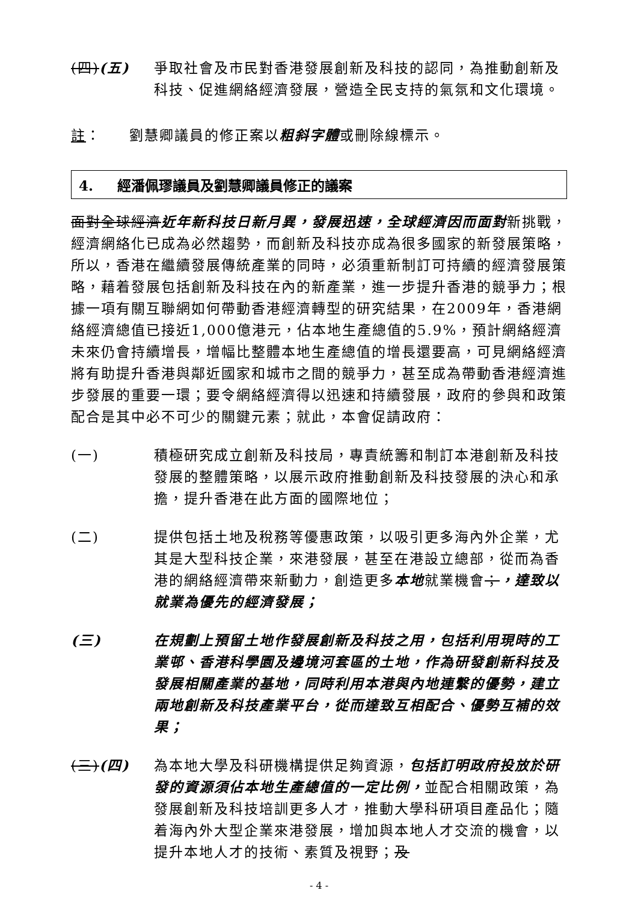(四)(五) 爭取社會及市民對香港發展創新及科技的認同，為推動創新及科技、促進網絡經濟發展，營造全民支持的氣氛和文化環境。
註： 劉慧卿議員的修正案以粗斜字體或刪除線標示。
4. 經潘佩璆議員及劉慧卿議員修正的議案
面對全球經濟近年新科技日新月異，發展迅速，全球經濟因而面對新挑戰，經濟網絡化已成為必然趨勢，而創新及科技亦成為很多國家的新發展策略，所以，香港在繼續發展傳統產業的同時，必須重新制訂可持續的經濟發展策略，藉着發展包括創新及科技在內的新產業，進一步提升香港的競爭力；根據一項有關互聯網如何帶動香港經濟轉型的研究結果，在2009年，香港網絡經濟總值已接近1,000億港元，佔本地生產總值的5.9%，預計網絡經濟未來仍會持續增長，增幅比整體本地生產總值的增長還要高，可見網絡經濟將有助提升香港與鄰近國家和城市之間的競爭力，甚至成為帶動香港經濟進步發展的重要一環；要令網絡經濟得以迅速和持續發展，政府的參與和政策配合是其中必不可少的關鍵元素；就此，本會促請政府：
(一) 積極研究成立創新及科技局，專責統籌和制訂本港創新及科技發展的整體策略，以展示政府推動創新及科技發展的決心和承擔，提升香港在此方面的國際地位；
(二) 提供包括土地及稅務等優惠政策，以吸引更多海內外企業，尤其是大型科技企業，來港發展，甚至在港設立總部，從而為香港的網絡經濟帶來新動力，創造更多本地就業機會；，達致以就業為優先的經濟發展；
(三) 在規劃上預留土地作發展創新及科技之用，包括利用現時的工業邨、香港科學園及邊境河套區的土地，作為研發創新科技及發展相關產業的基地，同時利用本港與內地連繫的優勢，建立兩地創新及科技產業平台，從而達致互相配合、優勢互補的效果；
(三)(四) 為本地大學及科研機構提供足夠資源，包括訂明政府投放於研發的資源須佔本地生產總值的一定比例，並配合相關政策，為發展創新及科技培訓更多人才，推動大學科研項目產品化；隨着海內外大型企業來港發展，增加與本地人才交流的機會，以提升本地人才的技術、素質及視野；及
- 4 -